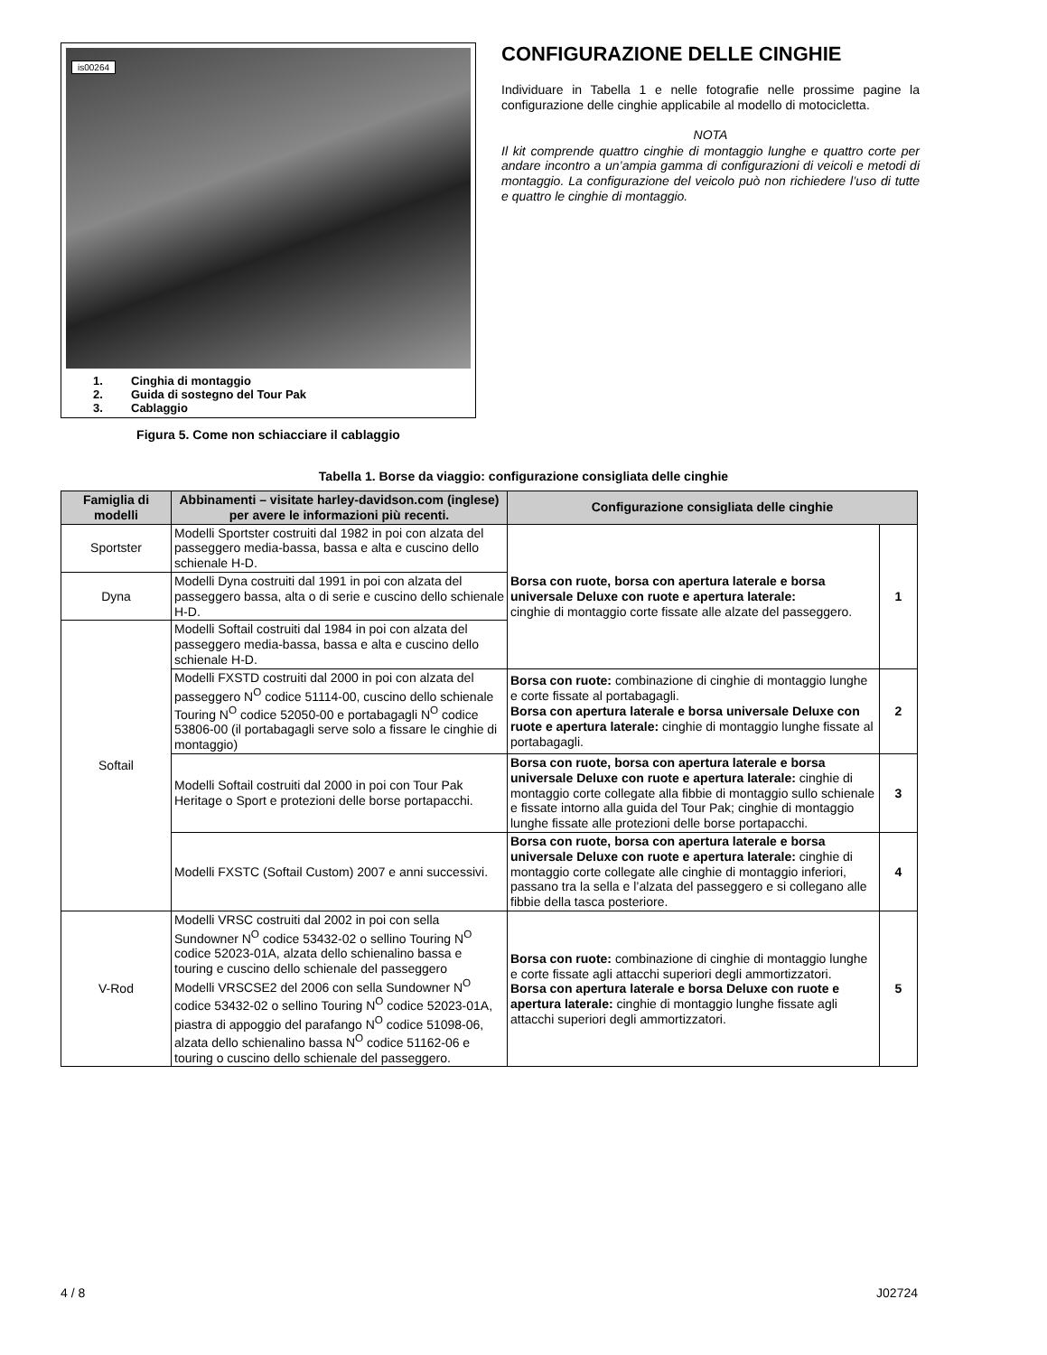is00264
1. Cinghia di montaggio
2. Guida di sostegno del Tour Pak
3. Cablaggio
Figura 5. Come non schiacciare il cablaggio
CONFIGURAZIONE DELLE CINGHIE
Individuare in Tabella 1 e nelle fotografie nelle prossime pagine la configurazione delle cinghie applicabile al modello di motocicletta.
NOTA
Il kit comprende quattro cinghie di montaggio lunghe e quattro corte per andare incontro a un’ampia gamma di configurazioni di veicoli e metodi di montaggio. La configurazione del veicolo può non richiedere l’uso di tutte e quattro le cinghie di montaggio.
Tabella 1. Borse da viaggio: configurazione consigliata delle cinghie
| Famiglia di modelli | Abbinamenti – visitate harley-davidson.com (inglese) per avere le informazioni più recenti. | Configurazione consigliata delle cinghie | |
| --- | --- | --- | --- |
| Sportster | Modelli Sportster costruiti dal 1982 in poi con alzata del passeggero media-bassa, bassa e alta e cuscino dello schienale H-D. | Borsa con ruote, borsa con apertura laterale e borsa universale Deluxe con ruote e apertura laterale: cinghie di montaggio corte fissate alle alzate del passeggero. | 1 |
| Dyna | Modelli Dyna costruiti dal 1991 in poi con alzata del passeggero bassa, alta o di serie e cuscino dello schienale H-D. | | |
| Softail | Modelli Softail costruiti dal 1984 in poi con alzata del passeggero media-bassa, bassa e alta e cuscino dello schienale H-D. | | |
| | Modelli FXSTD costruiti dal 2000 in poi con alzata del passeggero N<sup>O</sup> codice 51114-00, cuscino dello schienale Touring N<sup>O</sup> codice 52050-00 e portabagagli N<sup>O</sup> codice 53806-00 (il portabagagli serve solo a fissare le cinghie di montaggio) | Borsa con ruote: combinazione di cinghie di montaggio lunghe e corte fissate al portabagagli. Borsa con apertura laterale e borsa universale Deluxe con ruote e apertura laterale: cinghie di montaggio lunghe fissate al portabagagli. | 2 |
| | Modelli Softail costruiti dal 2000 in poi con Tour Pak Heritage o Sport e protezioni delle borse portapacchi. | Borsa con ruote, borsa con apertura laterale e borsa universale Deluxe con ruote e apertura laterale: cinghie di montaggio corte collegate alla fibbie di montaggio sullo schienale e fissate intorno alla guida del Tour Pak; cinghie di montaggio lunghe fissate alle protezioni delle borse portapacchi. | 3 |
| | Modelli FXSTC (Softail Custom) 2007 e anni successivi. | Borsa con ruote, borsa con apertura laterale e borsa universale Deluxe con ruote e apertura laterale: cinghie di montaggio corte collegate alle cinghie di montaggio inferiori, passano tra la sella e l’alzata del passeggero e si collegano alle fibbie della tasca posteriore. | 4 |
| V-Rod | Modelli VRSC costruiti dal 2002 in poi con sella Sundowner N<sup>O</sup> codice 53432-02 o sellino Touring N<sup>O</sup> codice 52023-01A, alzata dello schienalino bassa e touring e cuscino dello schienale del passeggero Modelli VRSCSE2 del 2006 con sella Sundowner N<sup>O</sup> codice 53432-02 o sellino Touring N<sup>O</sup> codice 52023-01A, piastra di appoggio del parafango N<sup>O</sup> codice 51098-06, alzata dello schienalino bassa N<sup>O</sup> codice 51162-06 e touring o cuscino dello schienale del passeggero. | Borsa con ruote: combinazione di cinghie di montaggio lunghe e corte fissate agli attacchi superiori degli ammortizzatori. Borsa con apertura laterale e borsa Deluxe con ruote e apertura laterale: cinghie di montaggio lunghe fissate agli attacchi superiori degli ammortizzatori. | 5 |
4 / 8 J02724